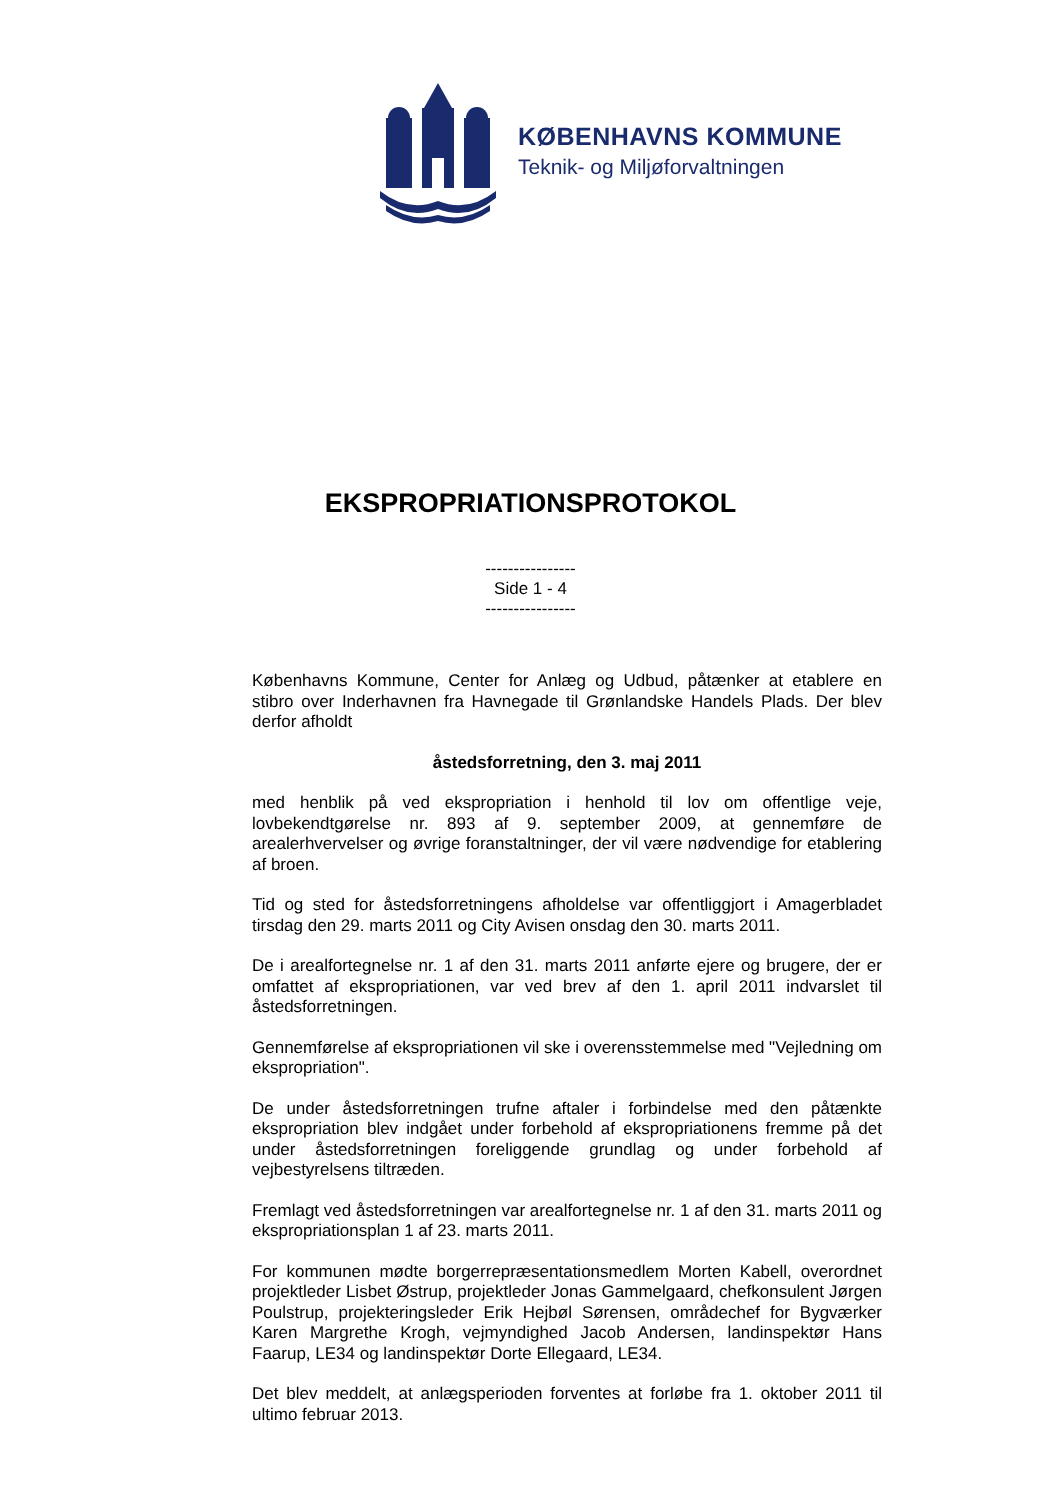KØBENHAVNS KOMMUNE
Teknik- og Miljøforvaltningen
EKSPROPRIATIONSPROTOKOL
----------------
Side 1 - 4
----------------
Københavns Kommune, Center for Anlæg og Udbud, påtænker at etablere en stibro over Inderhavnen fra Havnegade til Grønlandske Handels Plads. Der blev derfor afholdt
åstedsforretning, den 3. maj 2011
med henblik på ved ekspropriation i henhold til lov om offentlige veje, lovbekendtgørelse nr. 893 af 9. september 2009, at gennemføre de arealerhvervelser og øvrige foranstaltninger, der vil være nødvendige for etablering af broen.
Tid og sted for åstedsforretningens afholdelse var offentliggjort i Amagerbladet tirsdag den 29. marts 2011 og City Avisen onsdag den 30. marts 2011.
De i arealfortegnelse nr. 1 af den 31. marts 2011 anførte ejere og brugere, der er omfattet af ekspropriationen, var ved brev af den 1. april 2011 indvarslet til åstedsforretningen.
Gennemførelse af ekspropriationen vil ske i overensstemmelse med "Vejledning om ekspropriation".
De under åstedsforretningen trufne aftaler i forbindelse med den påtænkte ekspropriation blev indgået under forbehold af ekspropriationens fremme på det under åstedsforretningen foreliggende grundlag og under forbehold af vejbestyrelsens tiltræden.
Fremlagt ved åstedsforretningen var arealfortegnelse nr. 1 af den 31. marts 2011 og ekspropriationsplan 1 af 23. marts 2011.
For kommunen mødte borgerrepræsentationsmedlem Morten Kabell, overordnet projektleder Lisbet Østrup, projektleder Jonas Gammelgaard, chefkonsulent Jørgen Poulstrup, projekteringsleder Erik Hejbøl Sørensen, områdechef for Bygværker Karen Margrethe Krogh, vejmyndighed Jacob Andersen, landinspektør Hans Faarup, LE34 og landinspektør Dorte Ellegaard, LE34.
Det blev meddelt, at anlægsperioden forventes at forløbe fra 1. oktober 2011 til ultimo februar 2013.